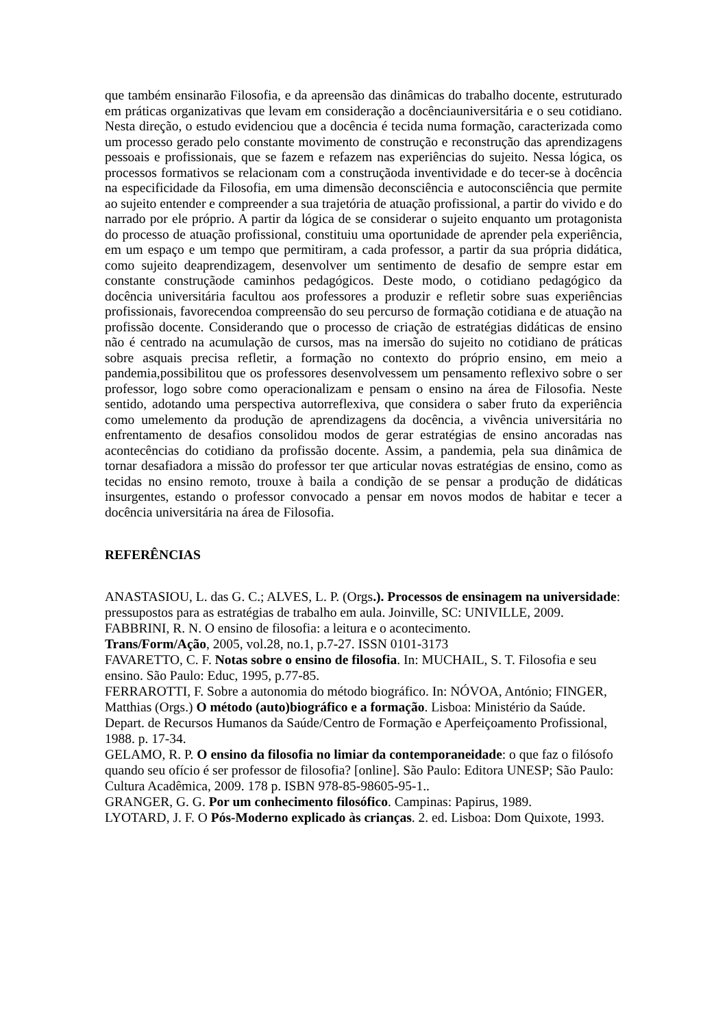que também ensinarão Filosofia, e da apreensão das dinâmicas do trabalho docente, estruturado em práticas organizativas que levam em consideração a docênciauniversitária e o seu cotidiano. Nesta direção, o estudo evidenciou que a docência é tecida numa formação, caracterizada como um processo gerado pelo constante movimento de construção e reconstrução das aprendizagens pessoais e profissionais, que se fazem e refazem nas experiências do sujeito. Nessa lógica, os processos formativos se relacionam com a construçãoda inventividade e do tecer-se à docência na especificidade da Filosofia, em uma dimensão deconsciência e autoconsciência que permite ao sujeito entender e compreender a sua trajetória de atuação profissional, a partir do vivido e do narrado por ele próprio. A partir da lógica de se considerar o sujeito enquanto um protagonista do processo de atuação profissional, constituiu uma oportunidade de aprender pela experiência, em um espaço e um tempo que permitiram, a cada professor, a partir da sua própria didática, como sujeito deaprendizagem, desenvolver um sentimento de desafio de sempre estar em constante construçãode caminhos pedagógicos. Deste modo, o cotidiano pedagógico da docência universitária facultou aos professores a produzir e refletir sobre suas experiências profissionais, favorecendoa compreensão do seu percurso de formação cotidiana e de atuação na profissão docente. Considerando que o processo de criação de estratégias didáticas de ensino não é centrado na acumulação de cursos, mas na imersão do sujeito no cotidiano de práticas sobre asquais precisa refletir, a formação no contexto do próprio ensino, em meio a pandemia,possibilitou que os professores desenvolvessem um pensamento reflexivo sobre o ser professor, logo sobre como operacionalizam e pensam o ensino na área de Filosofia. Neste sentido, adotando uma perspectiva autorreflexiva, que considera o saber fruto da experiência como umelemento da produção de aprendizagens da docência, a vivência universitária no enfrentamento de desafios consolidou modos de gerar estratégias de ensino ancoradas nas acontecências do cotidiano da profissão docente. Assim, a pandemia, pela sua dinâmica de tornar desafiadora a missão do professor ter que articular novas estratégias de ensino, como as tecidas no ensino remoto, trouxe à baila a condição de se pensar a produção de didáticas insurgentes, estando o professor convocado a pensar em novos modos de habitar e tecer a docência universitária na área de Filosofia.
REFERÊNCIAS
ANASTASIOU, L. das G. C.; ALVES, L. P. (Orgs.). Processos de ensinagem na universidade: pressupostos para as estratégias de trabalho em aula. Joinville, SC: UNIVILLE, 2009.
FABBRINI, R. N. O ensino de filosofia: a leitura e o acontecimento.
Trans/Form/Ação, 2005, vol.28, no.1, p.7-27. ISSN 0101-3173
FAVARETTO, C. F. Notas sobre o ensino de filosofia. In: MUCHAIL, S. T. Filosofia e seu ensino. São Paulo: Educ, 1995, p.77-85.
FERRAROTTI, F. Sobre a autonomia do método biográfico. In: NÓVOA, António; FINGER, Matthias (Orgs.) O método (auto)biográfico e a formação. Lisboa: Ministério da Saúde. Depart. de Recursos Humanos da Saúde/Centro de Formação e Aperfeiçoamento Profissional, 1988. p. 17-34.
GELAMO, R. P. O ensino da filosofia no limiar da contemporaneidade: o que faz o filósofo quando seu ofício é ser professor de filosofia? [online]. São Paulo: Editora UNESP; São Paulo: Cultura Acadêmica, 2009. 178 p. ISBN 978-85-98605-95-1..
GRANGER, G. G. Por um conhecimento filosófico. Campinas: Papirus, 1989.
LYOTARD, J. F. O Pós-Moderno explicado às crianças. 2. ed. Lisboa: Dom Quixote, 1993.